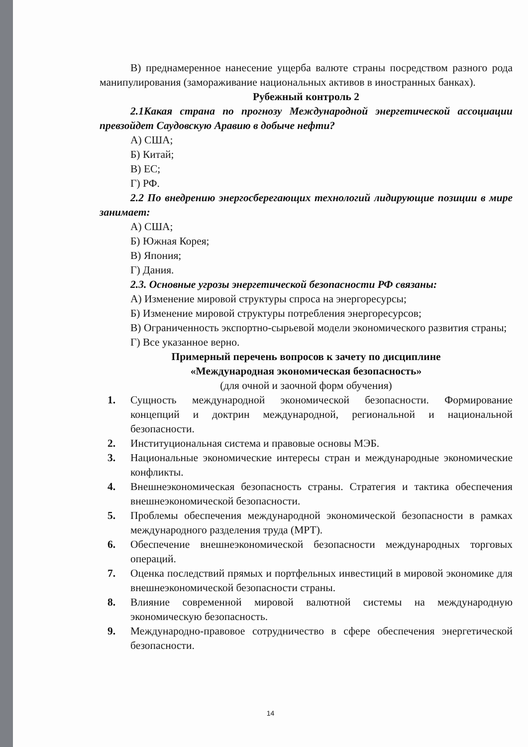В) преднамеренное нанесение ущерба валюте страны посредством разного рода манипулирования (замораживание национальных активов в иностранных банках).
Рубежный контроль 2
2.1Какая страна по прогнозу Международной энергетической ассоциации превзойдет Саудовскую Аравию в добыче нефти?
А) США;
Б) Китай;
В) ЕС;
Г) РФ.
2.2 По внедрению энергосберегающих технологий лидирующие позиции в мире занимает:
А) США;
Б) Южная Корея;
В) Япония;
Г) Дания.
2.3. Основные угрозы энергетической безопасности РФ связаны:
А) Изменение мировой структуры спроса на энергоресурсы;
Б) Изменение мировой структуры потребления энергоресурсов;
В) Ограниченность экспортно-сырьевой модели экономического развития страны;
Г) Все указанное верно.
Примерный перечень вопросов к зачету по дисциплине
«Международная экономическая безопасность»
(для очной и заочной форм обучения)
1. Сущность международной экономической безопасности. Формирование концепций и доктрин международной, региональной и национальной безопасности.
2. Институциональная система и правовые основы МЭБ.
3. Национальные экономические интересы стран и международные экономические конфликты.
4. Внешнеэкономическая безопасность страны. Стратегия и тактика обеспечения внешнеэкономической безопасности.
5. Проблемы обеспечения международной экономической безопасности в рамках международного разделения труда (МРТ).
6. Обеспечение внешнеэкономической безопасности международных торговых операций.
7. Оценка последствий прямых и портфельных инвестиций в мировой экономике для внешнеэкономической безопасности страны.
8. Влияние современной мировой валютной системы на международную экономическую безопасность.
9. Международно-правовое сотрудничество в сфере обеспечения энергетической безопасности.
14